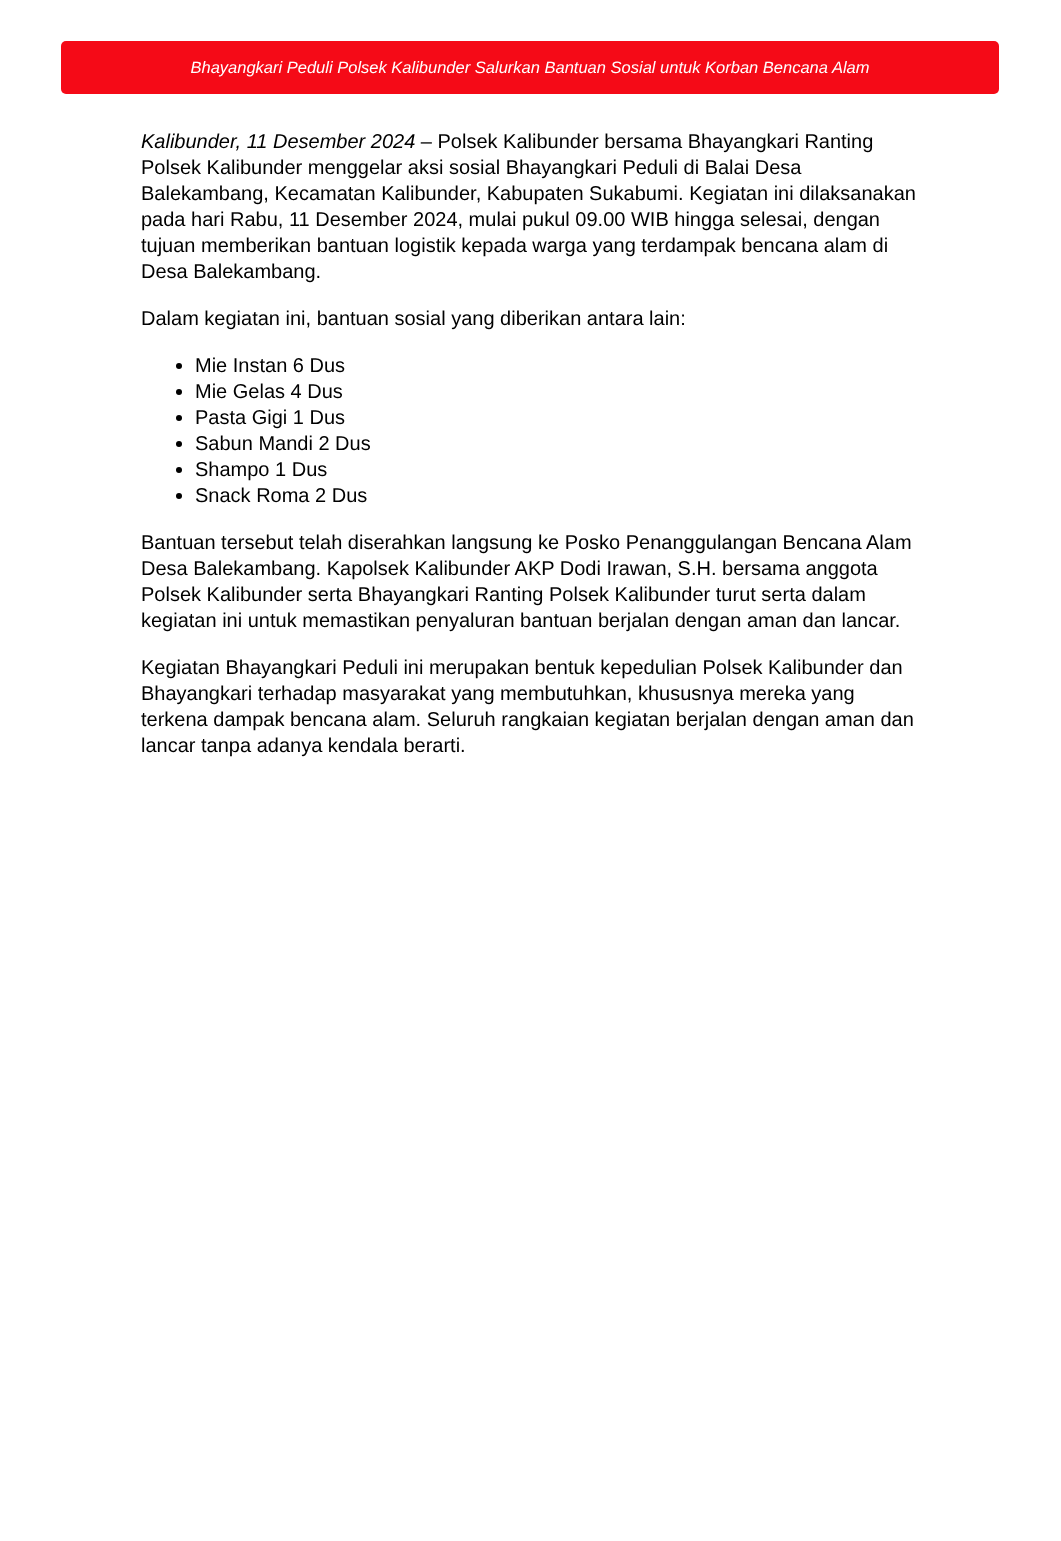Bhayangkari Peduli Polsek Kalibunder Salurkan Bantuan Sosial untuk Korban Bencana Alam
Kalibunder, 11 Desember 2024 – Polsek Kalibunder bersama Bhayangkari Ranting Polsek Kalibunder menggelar aksi sosial Bhayangkari Peduli di Balai Desa Balekambang, Kecamatan Kalibunder, Kabupaten Sukabumi. Kegiatan ini dilaksanakan pada hari Rabu, 11 Desember 2024, mulai pukul 09.00 WIB hingga selesai, dengan tujuan memberikan bantuan logistik kepada warga yang terdampak bencana alam di Desa Balekambang.
Dalam kegiatan ini, bantuan sosial yang diberikan antara lain:
Mie Instan 6 Dus
Mie Gelas 4 Dus
Pasta Gigi 1 Dus
Sabun Mandi 2 Dus
Shampo 1 Dus
Snack Roma 2 Dus
Bantuan tersebut telah diserahkan langsung ke Posko Penanggulangan Bencana Alam Desa Balekambang. Kapolsek Kalibunder AKP Dodi Irawan, S.H. bersama anggota Polsek Kalibunder serta Bhayangkari Ranting Polsek Kalibunder turut serta dalam kegiatan ini untuk memastikan penyaluran bantuan berjalan dengan aman dan lancar.
Kegiatan Bhayangkari Peduli ini merupakan bentuk kepedulian Polsek Kalibunder dan Bhayangkari terhadap masyarakat yang membutuhkan, khususnya mereka yang terkena dampak bencana alam. Seluruh rangkaian kegiatan berjalan dengan aman dan lancar tanpa adanya kendala berarti.